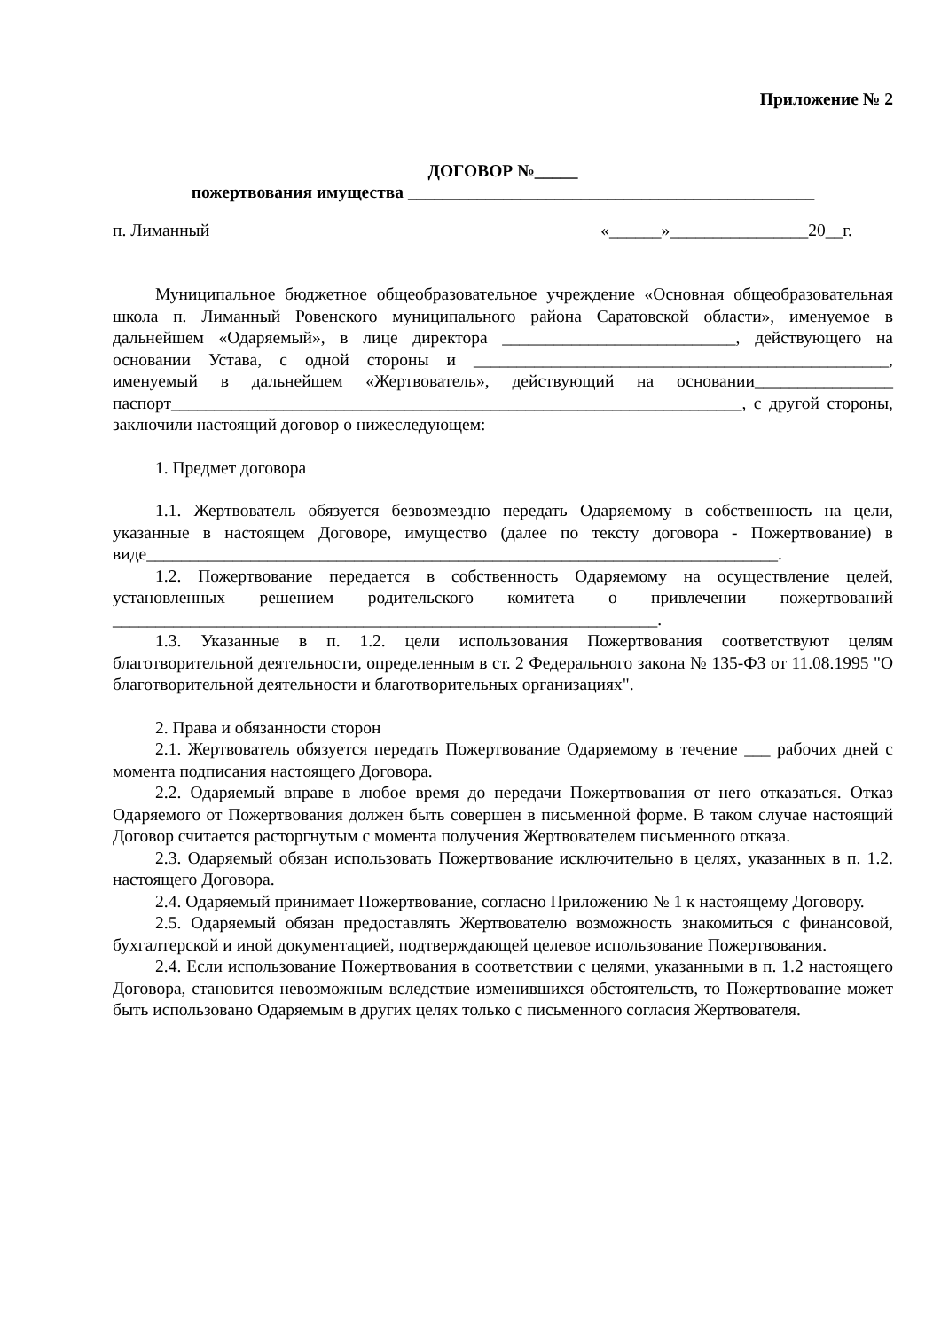Приложение № 2
ДОГОВОР №_____
пожертвования имущества _______________________________________________
п. Лиманный «______»________________20__г.
Муниципальное бюджетное общеобразовательное учреждение «Основная общеобразовательная школа п. Лиманный Ровенского муниципального района Саратовской области», именуемое в дальнейшем «Одаряемый», в лице директора ___________________________, действующего на основании Устава, с одной стороны и ________________________________________________, именуемый в дальнейшем «Жертвователь», действующий на основании________________ паспорт__________________________________________________________________, с другой стороны, заключили настоящий договор о нижеследующем:
1. Предмет договора
1.1. Жертвователь обязуется безвозмездно передать Одаряемому в собственность на цели, указанные в настоящем Договоре, имущество (далее по тексту договора - Пожертвование) в виде_________________________________________________________________________.
1.2. Пожертвование передается в собственность Одаряемому на осуществление целей, установленных решением родительского комитета о привлечении пожертвований _______________________________________________________________.
1.3. Указанные в п. 1.2. цели использования Пожертвования соответствуют целям благотворительной деятельности, определенным в ст. 2 Федерального закона № 135-ФЗ от 11.08.1995 "О благотворительной деятельности и благотворительных организациях".
2. Права и обязанности сторон
2.1. Жертвователь обязуется передать Пожертвование Одаряемому в течение ___ рабочих дней с момента подписания настоящего Договора.
2.2. Одаряемый вправе в любое время до передачи Пожертвования от него отказаться. Отказ Одаряемого от Пожертвования должен быть совершен в письменной форме. В таком случае настоящий Договор считается расторгнутым с момента получения Жертвователем письменного отказа.
2.3. Одаряемый обязан использовать Пожертвование исключительно в целях, указанных в п. 1.2. настоящего Договора.
2.4. Одаряемый принимает Пожертвование, согласно Приложению № 1 к настоящему Договору.
2.5. Одаряемый обязан предоставлять Жертвователю возможность знакомиться с финансовой, бухгалтерской и иной документацией, подтверждающей целевое использование Пожертвования.
2.4. Если использование Пожертвования в соответствии с целями, указанными в п. 1.2 настоящего Договора, становится невозможным вследствие изменившихся обстоятельств, то Пожертвование может быть использовано Одаряемым в других целях только с письменного согласия Жертвователя.